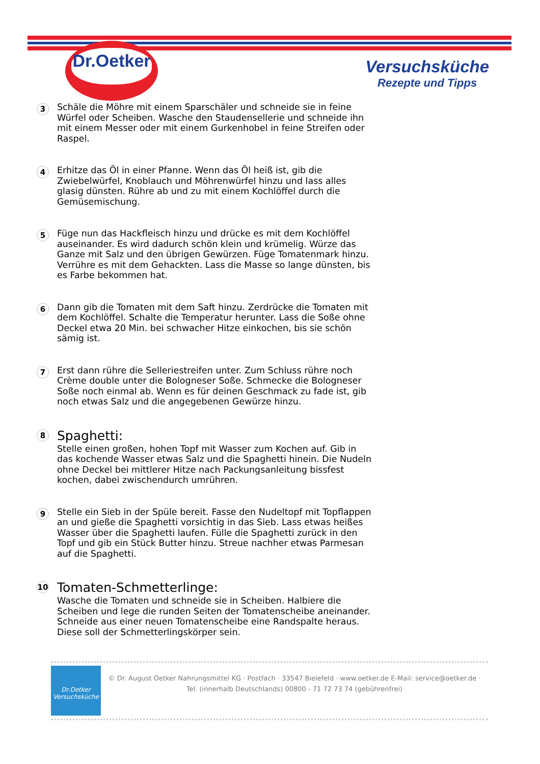Dr.Oetker
Versuchsküche
Rezepte und Tipps
3
Schäle die Möhre mit einem Sparschäler und schneide sie in feine Würfel oder Scheiben. Wasche den Staudensellerie und schneide ihn mit einem Messer oder mit einem Gurkenhobel in feine Streifen oder Raspel.
4
Erhitze das Öl in einer Pfanne. Wenn das Öl heiß ist, gib die Zwiebelwürfel, Knoblauch und Möhrenwürfel hinzu und lass alles glasig dünsten. Rühre ab und zu mit einem Kochlöffel durch die Gemüsemischung.
5
Füge nun das Hackfleisch hinzu und drücke es mit dem Kochlöffel auseinander. Es wird dadurch schön klein und krümelig. Würze das Ganze mit Salz und den übrigen Gewürzen. Füge Tomatenmark hinzu. Verrühre es mit dem Gehackten. Lass die Masse so lange dünsten, bis es Farbe bekommen hat.
6
Dann gib die Tomaten mit dem Saft hinzu. Zerdrücke die Tomaten mit dem Kochlöffel. Schalte die Temperatur herunter. Lass die Soße ohne Deckel etwa 20 Min. bei schwacher Hitze einkochen, bis sie schön sämig ist.
7
Erst dann rühre die Selleriestreifen unter. Zum Schluss rühre noch Crème double unter die Bologneser Soße. Schmecke die Bologneser Soße noch einmal ab. Wenn es für deinen Geschmack zu fade ist, gib noch etwas Salz und die angegebenen Gewürze hinzu.
8
Spaghetti:
Stelle einen großen, hohen Topf mit Wasser zum Kochen auf. Gib in das kochende Wasser etwas Salz und die Spaghetti hinein. Die Nudeln ohne Deckel bei mittlerer Hitze nach Packungsanleitung bissfest kochen, dabei zwischendurch umrühren.
9
Stelle ein Sieb in der Spüle bereit. Fasse den Nudeltopf mit Topflappen an und gieße die Spaghetti vorsichtig in das Sieb. Lass etwas heißes Wasser über die Spaghetti laufen. Fülle die Spaghetti zurück in den Topf und gib ein Stück Butter hinzu. Streue nachher etwas Parmesan auf die Spaghetti.
10
Tomaten-Schmetterlinge:
Wasche die Tomaten und schneide sie in Scheiben. Halbiere die Scheiben und lege die runden Seiten der Tomatenscheibe aneinander. Schneide aus einer neuen Tomatenscheibe eine Randspalte heraus. Diese soll der Schmetterlingskörper sein.
Dr.Oetker
Versuchsküche
© Dr. August Oetker Nahrungsmittel KG · Postfach · 33547 Bielefeld · www.oetker.de E-Mail: service@oetker.de ·
Tel. (innerhalb Deutschlands) 00800 - 71 72 73 74 (gebührenfrei)